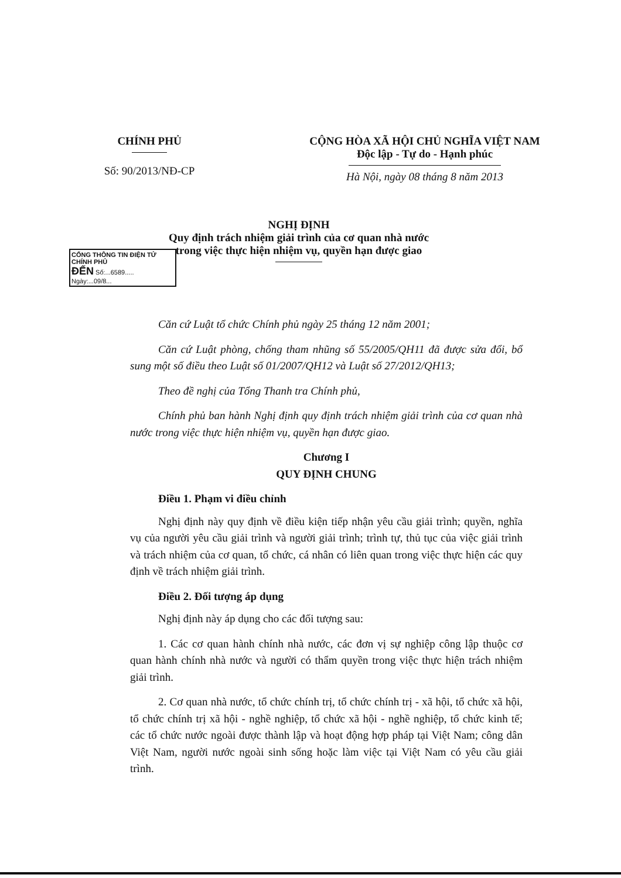CHÍNH PHỦ
Số: 90/2013/NĐ-CP
CỘNG HÒA XÃ HỘI CHỦ NGHĨA VIỆT NAM
Độc lập - Tự do - Hạnh phúc
Hà Nội, ngày 08 tháng 8 năm 2013
CỔNG THÔNG TIN ĐIỆN TỬ CHÍNH PHỦ
ĐẾN Số:...6589..... Ngày:...09/8...
NGHỊ ĐỊNH
Quy định trách nhiệm giải trình của cơ quan nhà nước
trong việc thực hiện nhiệm vụ, quyền hạn được giao
Căn cứ Luật tổ chức Chính phủ ngày 25 tháng 12 năm 2001;
Căn cứ Luật phòng, chống tham nhũng số 55/2005/QH11 đã được sửa đổi, bổ sung một số điều theo Luật số 01/2007/QH12 và Luật số 27/2012/QH13;
Theo đề nghị của Tổng Thanh tra Chính phủ,
Chính phủ ban hành Nghị định quy định trách nhiệm giải trình của cơ quan nhà nước trong việc thực hiện nhiệm vụ, quyền hạn được giao.
Chương I
QUY ĐỊNH CHUNG
Điều 1. Phạm vi điều chỉnh
Nghị định này quy định về điều kiện tiếp nhận yêu cầu giải trình; quyền, nghĩa vụ của người yêu cầu giải trình và người giải trình; trình tự, thủ tục của việc giải trình và trách nhiệm của cơ quan, tổ chức, cá nhân có liên quan trong việc thực hiện các quy định về trách nhiệm giải trình.
Điều 2. Đối tượng áp dụng
Nghị định này áp dụng cho các đối tượng sau:
1. Các cơ quan hành chính nhà nước, các đơn vị sự nghiệp công lập thuộc cơ quan hành chính nhà nước và người có thẩm quyền trong việc thực hiện trách nhiệm giải trình.
2. Cơ quan nhà nước, tổ chức chính trị, tổ chức chính trị - xã hội, tổ chức xã hội, tổ chức chính trị xã hội - nghề nghiệp, tổ chức xã hội - nghề nghiệp, tổ chức kinh tế; các tổ chức nước ngoài được thành lập và hoạt động hợp pháp tại Việt Nam; công dân Việt Nam, người nước ngoài sinh sống hoặc làm việc tại Việt Nam có yêu cầu giải trình.